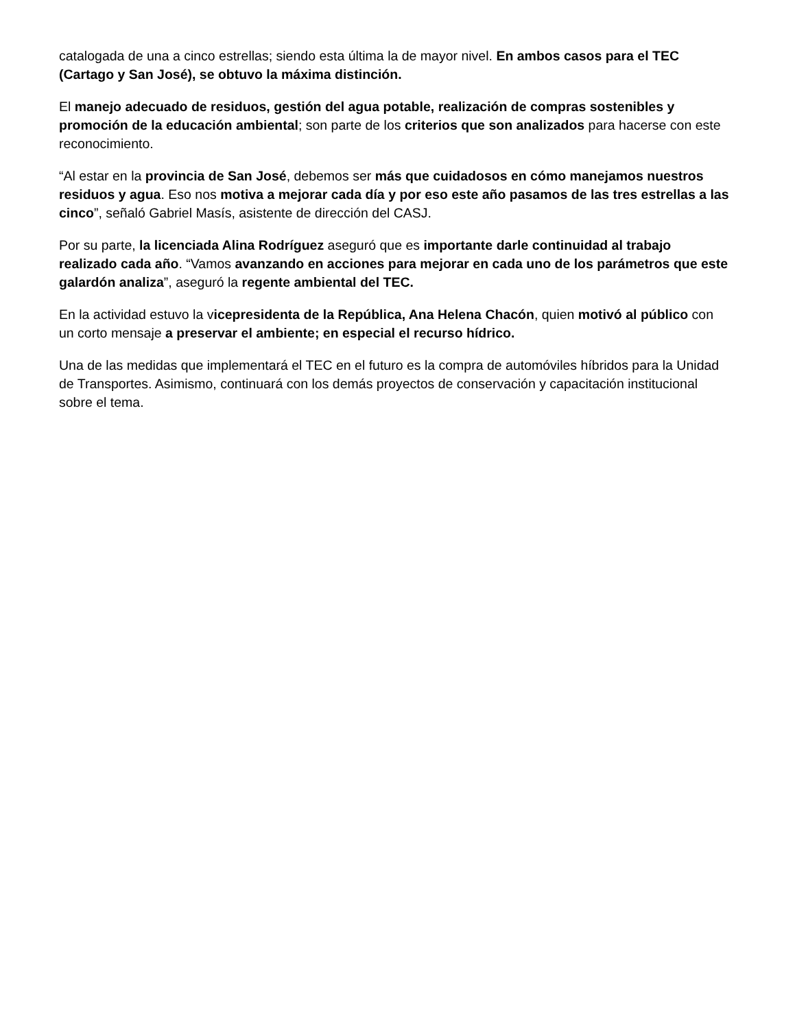catalogada de una a cinco estrellas; siendo esta última la de mayor nivel. En ambos casos para el TEC (Cartago y San José), se obtuvo la máxima distinción.
El manejo adecuado de residuos, gestión del agua potable, realización de compras sostenibles y promoción de la educación ambiental; son parte de los criterios que son analizados para hacerse con este reconocimiento.
“Al estar en la provincia de San José, debemos ser más que cuidadosos en cómo manejamos nuestros residuos y agua. Eso nos motiva a mejorar cada día y por eso este año pasamos de las tres estrellas a las cinco”, señaló Gabriel Masís, asistente de dirección del CASJ.
Por su parte, la licenciada Alina Rodríguez aseguró que es importante darle continuidad al trabajo realizado cada año. “Vamos avanzando en acciones para mejorar en cada uno de los parámetros que este galardón analiza”, aseguró la regente ambiental del TEC.
En la actividad estuvo la vicepresidenta de la República, Ana Helena Chacón, quien motivó al público con un corto mensaje a preservar el ambiente; en especial el recurso hídrico.
Una de las medidas que implementará el TEC en el futuro es la compra de automóviles híbridos para la Unidad de Transportes. Asimismo, continuará con los demás proyectos de conservación y capacitación institucional sobre el tema.